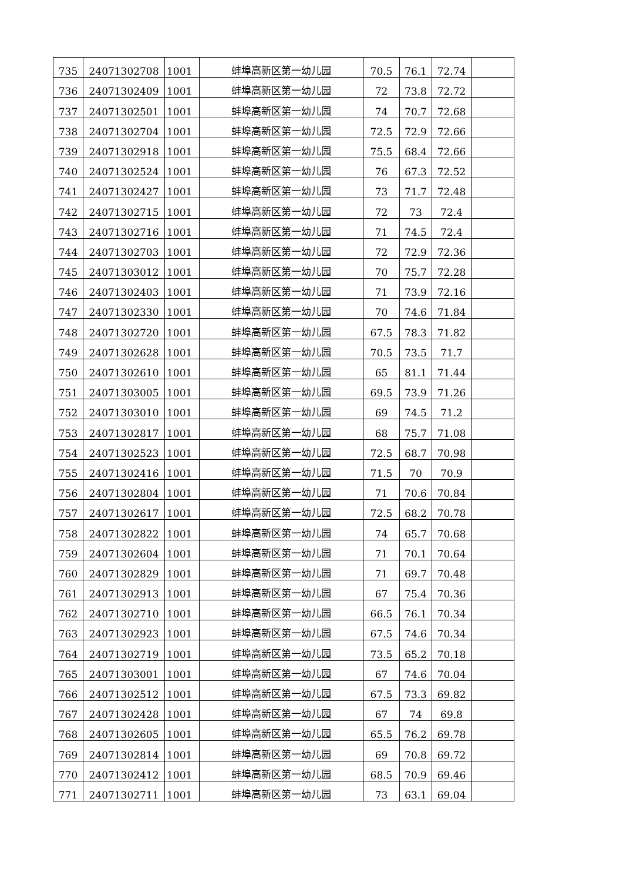| 735 | 24071302708 | 1001 | 蚌埠高新区第一幼儿园 | 70.5 | 76.1 | 72.74 | |
| 736 | 24071302409 | 1001 | 蚌埠高新区第一幼儿园 | 72 | 73.8 | 72.72 | |
| 737 | 24071302501 | 1001 | 蚌埠高新区第一幼儿园 | 74 | 70.7 | 72.68 | |
| 738 | 24071302704 | 1001 | 蚌埠高新区第一幼儿园 | 72.5 | 72.9 | 72.66 | |
| 739 | 24071302918 | 1001 | 蚌埠高新区第一幼儿园 | 75.5 | 68.4 | 72.66 | |
| 740 | 24071302524 | 1001 | 蚌埠高新区第一幼儿园 | 76 | 67.3 | 72.52 | |
| 741 | 24071302427 | 1001 | 蚌埠高新区第一幼儿园 | 73 | 71.7 | 72.48 | |
| 742 | 24071302715 | 1001 | 蚌埠高新区第一幼儿园 | 72 | 73 | 72.4 | |
| 743 | 24071302716 | 1001 | 蚌埠高新区第一幼儿园 | 71 | 74.5 | 72.4 | |
| 744 | 24071302703 | 1001 | 蚌埠高新区第一幼儿园 | 72 | 72.9 | 72.36 | |
| 745 | 24071303012 | 1001 | 蚌埠高新区第一幼儿园 | 70 | 75.7 | 72.28 | |
| 746 | 24071302403 | 1001 | 蚌埠高新区第一幼儿园 | 71 | 73.9 | 72.16 | |
| 747 | 24071302330 | 1001 | 蚌埠高新区第一幼儿园 | 70 | 74.6 | 71.84 | |
| 748 | 24071302720 | 1001 | 蚌埠高新区第一幼儿园 | 67.5 | 78.3 | 71.82 | |
| 749 | 24071302628 | 1001 | 蚌埠高新区第一幼儿园 | 70.5 | 73.5 | 71.7 | |
| 750 | 24071302610 | 1001 | 蚌埠高新区第一幼儿园 | 65 | 81.1 | 71.44 | |
| 751 | 24071303005 | 1001 | 蚌埠高新区第一幼儿园 | 69.5 | 73.9 | 71.26 | |
| 752 | 24071303010 | 1001 | 蚌埠高新区第一幼儿园 | 69 | 74.5 | 71.2 | |
| 753 | 24071302817 | 1001 | 蚌埠高新区第一幼儿园 | 68 | 75.7 | 71.08 | |
| 754 | 24071302523 | 1001 | 蚌埠高新区第一幼儿园 | 72.5 | 68.7 | 70.98 | |
| 755 | 24071302416 | 1001 | 蚌埠高新区第一幼儿园 | 71.5 | 70 | 70.9 | |
| 756 | 24071302804 | 1001 | 蚌埠高新区第一幼儿园 | 71 | 70.6 | 70.84 | |
| 757 | 24071302617 | 1001 | 蚌埠高新区第一幼儿园 | 72.5 | 68.2 | 70.78 | |
| 758 | 24071302822 | 1001 | 蚌埠高新区第一幼儿园 | 74 | 65.7 | 70.68 | |
| 759 | 24071302604 | 1001 | 蚌埠高新区第一幼儿园 | 71 | 70.1 | 70.64 | |
| 760 | 24071302829 | 1001 | 蚌埠高新区第一幼儿园 | 71 | 69.7 | 70.48 | |
| 761 | 24071302913 | 1001 | 蚌埠高新区第一幼儿园 | 67 | 75.4 | 70.36 | |
| 762 | 24071302710 | 1001 | 蚌埠高新区第一幼儿园 | 66.5 | 76.1 | 70.34 | |
| 763 | 24071302923 | 1001 | 蚌埠高新区第一幼儿园 | 67.5 | 74.6 | 70.34 | |
| 764 | 24071302719 | 1001 | 蚌埠高新区第一幼儿园 | 73.5 | 65.2 | 70.18 | |
| 765 | 24071303001 | 1001 | 蚌埠高新区第一幼儿园 | 67 | 74.6 | 70.04 | |
| 766 | 24071302512 | 1001 | 蚌埠高新区第一幼儿园 | 67.5 | 73.3 | 69.82 | |
| 767 | 24071302428 | 1001 | 蚌埠高新区第一幼儿园 | 67 | 74 | 69.8 | |
| 768 | 24071302605 | 1001 | 蚌埠高新区第一幼儿园 | 65.5 | 76.2 | 69.78 | |
| 769 | 24071302814 | 1001 | 蚌埠高新区第一幼儿园 | 69 | 70.8 | 69.72 | |
| 770 | 24071302412 | 1001 | 蚌埠高新区第一幼儿园 | 68.5 | 70.9 | 69.46 | |
| 771 | 24071302711 | 1001 | 蚌埠高新区第一幼儿园 | 73 | 63.1 | 69.04 | |